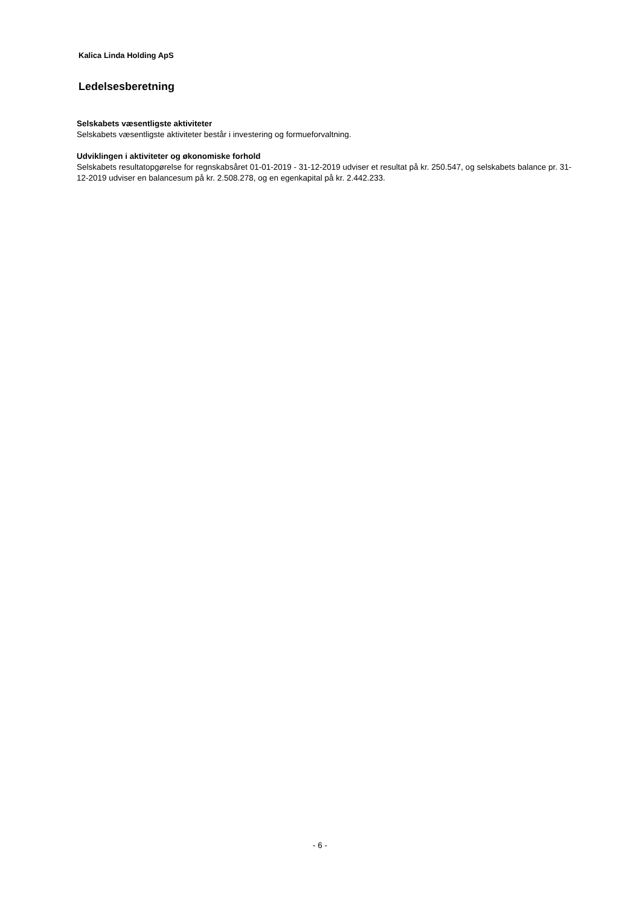Kalica Linda Holding ApS
Ledelsesberetning
Selskabets væsentligste aktiviteter
Selskabets væsentligste aktiviteter består i investering og formueforvaltning.
Udviklingen i aktiviteter og økonomiske forhold
Selskabets resultatopgørelse for regnskabsåret 01-01-2019 - 31-12-2019 udviser et resultat på kr. 250.547, og selskabets balance pr. 31-12-2019 udviser en balancesum på kr. 2.508.278, og en egenkapital på kr. 2.442.233.
- 6 -